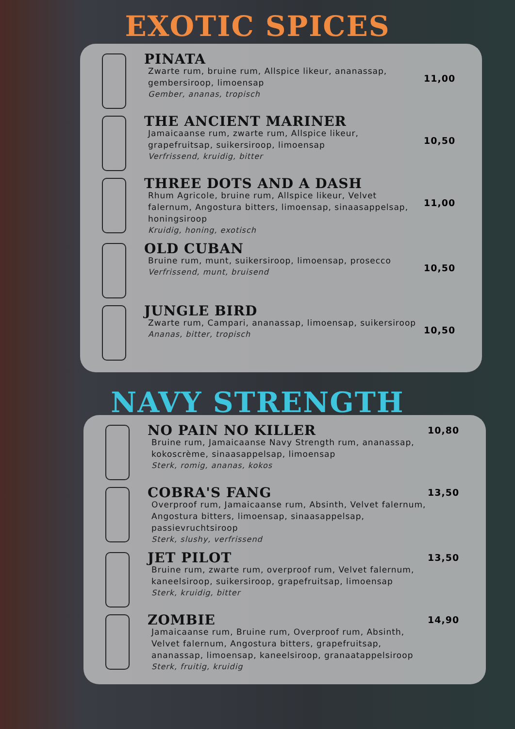EXOTIC SPICES
PINATA
Zwarte rum, bruine rum, Allspice likeur, ananassap, gembersiroop, limoensap
Gember, ananas, tropisch
11,00
THE ANCIENT MARINER
Jamaicaanse rum, zwarte rum, Allspice likeur, grapefruitsap, suikersiroop, limoensap
Verfrissend, kruidig, bitter
10,50
THREE DOTS AND A DASH
Rhum Agricole, bruine rum, Allspice likeur, Velvet falernum, Angostura bitters, limoensap, sinaasappelsap, honingsiroop
Kruidig, honing, exotisch
11,00
OLD CUBAN
Bruine rum, munt, suikersiroop, limoensap, prosecco
Verfrissend, munt, bruisend
10,50
JUNGLE BIRD
Zwarte rum, Campari, ananassap, limoensap, suikersiroop
Ananas, bitter, tropisch
10,50
NAVY STRENGTH
NO PAIN NO KILLER
Bruine rum, Jamaicaanse Navy Strength rum, ananassap, kokoscrème, sinaasappelsap, limoensap
Sterk, romig, ananas, kokos
10,80
COBRA'S FANG
Overproof rum, Jamaicaanse rum, Absinth, Velvet falernum, Angostura bitters, limoensap, sinaasappelsap, passievruchtsiroop
Sterk, slushy, verfrissend
13,50
JET PILOT
Bruine rum, zwarte rum, overproof rum, Velvet falernum, kaneelsiroop, suikersiroop, grapefruitsap, limoensap
Sterk, kruidig, bitter
13,50
ZOMBIE
Jamaicaanse rum, Bruine rum, Overproof rum, Absinth, Velvet falernum, Angostura bitters, grapefruitsap, ananassap, limoensap, kaneelsiroop, granaatappelsiroop
Sterk, fruitig, kruidig
14,90